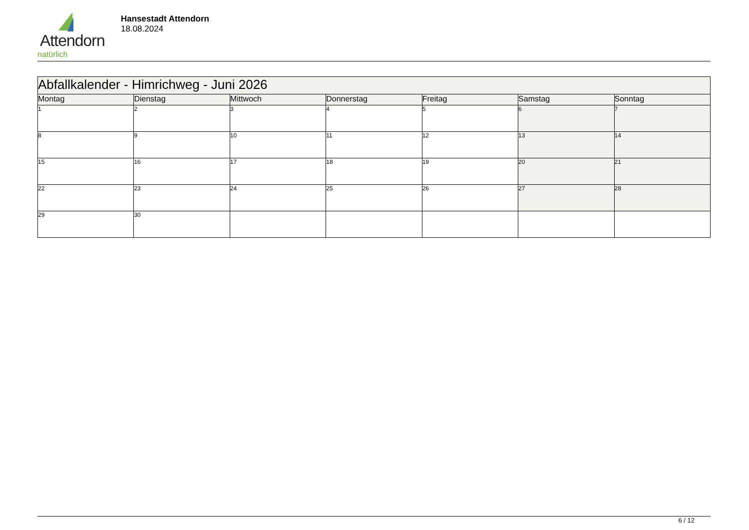Attendorn
natürlich
Hansestadt Attendorn
18.08.2024
| Abfallkalender - Himrichweg - Juni 2026 | | | | | | |
| Montag | Dienstag | Mittwoch | Donnerstag | Freitag | Samstag | Sonntag |
| 1 | 2 | 3 | 4 | 5 | 6 | 7 |
| 8 | 9 | 10 | 11 | 12 | 13 | 14 |
| 15 | 16 | 17 | 18 | 19 | 20 | 21 |
| 22 | 23 | 24 | 25 | 26 | 27 | 28 |
| 29 | 30 | | | | | |
6 / 12